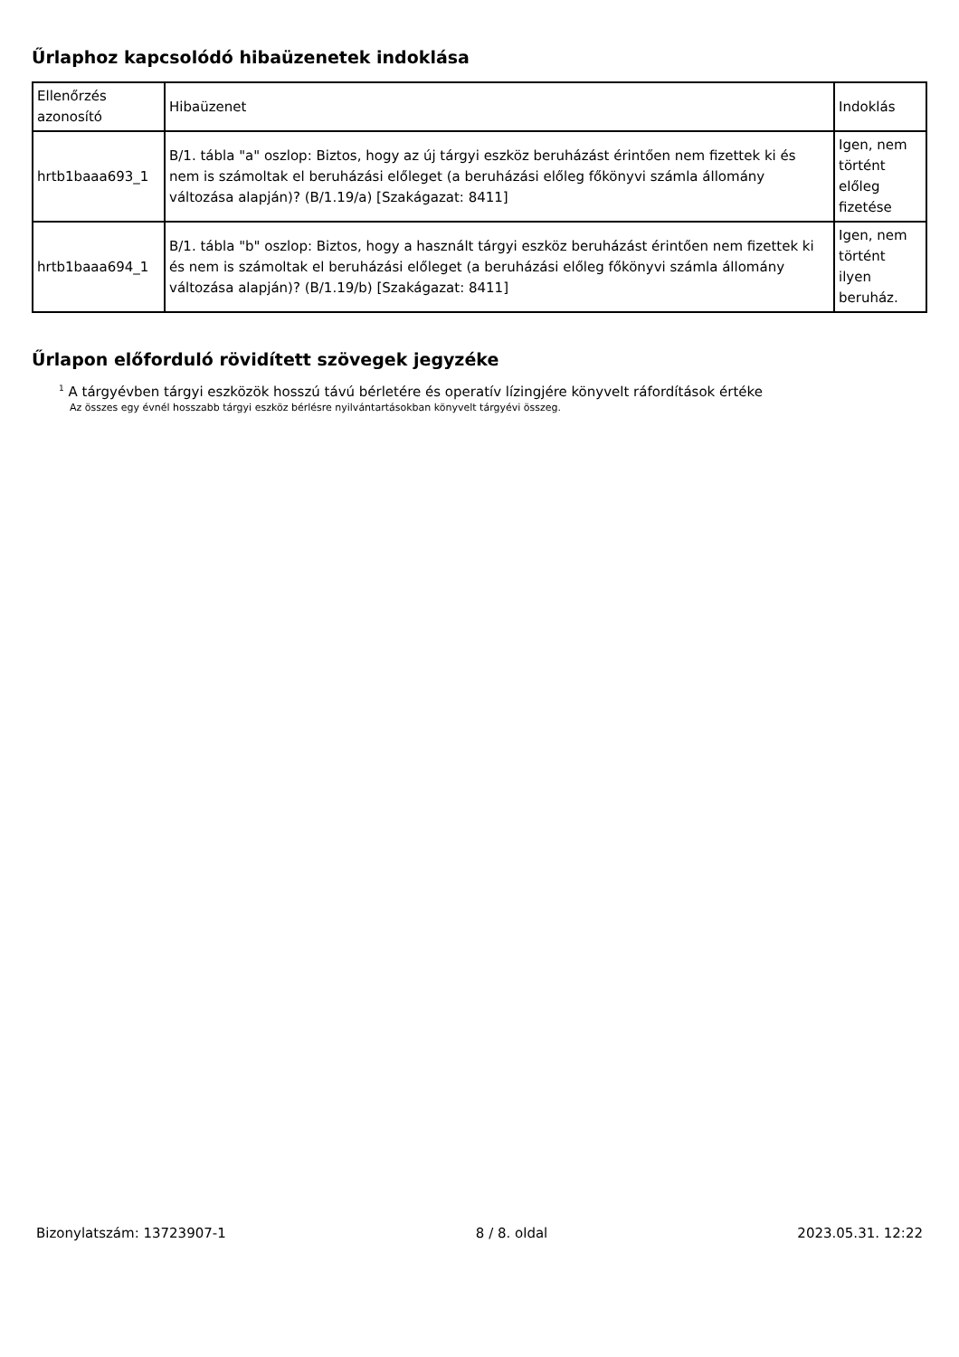Űrlaphoz kapcsolódó hibaüzenetek indoklása
| Ellenőrzés azonosító | Hibaüzenet | Indoklás |
| hrtb1baaa693_1 | B/1. tábla "a" oszlop: Biztos, hogy az új tárgyi eszköz beruházást érintően nem fizettek ki és nem is számoltak el beruházási előleget (a beruházási előleg főkönyvi számla állomány változása alapján)? (B/1.19/a) [Szakágazat: 8411] | Igen, nem történt előleg fizetése |
| hrtb1baaa694_1 | B/1. tábla "b" oszlop: Biztos, hogy a használt tárgyi eszköz beruházást érintően nem fizettek ki és nem is számoltak el beruházási előleget (a beruházási előleg főkönyvi számla állomány változása alapján)? (B/1.19/b) [Szakágazat: 8411] | Igen, nem történt ilyen beruház. |
Űrlapon előforduló rövidített szövegek jegyzéke
<sup>1</sup> A tárgyévben tárgyi eszközök hosszú távú bérletére és operatív lízingjére könyvelt ráfordítások értéke
Az összes egy évnél hosszabb tárgyi eszköz bérlésre nyilvántartásokban könyvelt tárgyévi összeg.
Bizonylatszám: 13723907-1 8 / 8. oldal 2023.05.31. 12:22